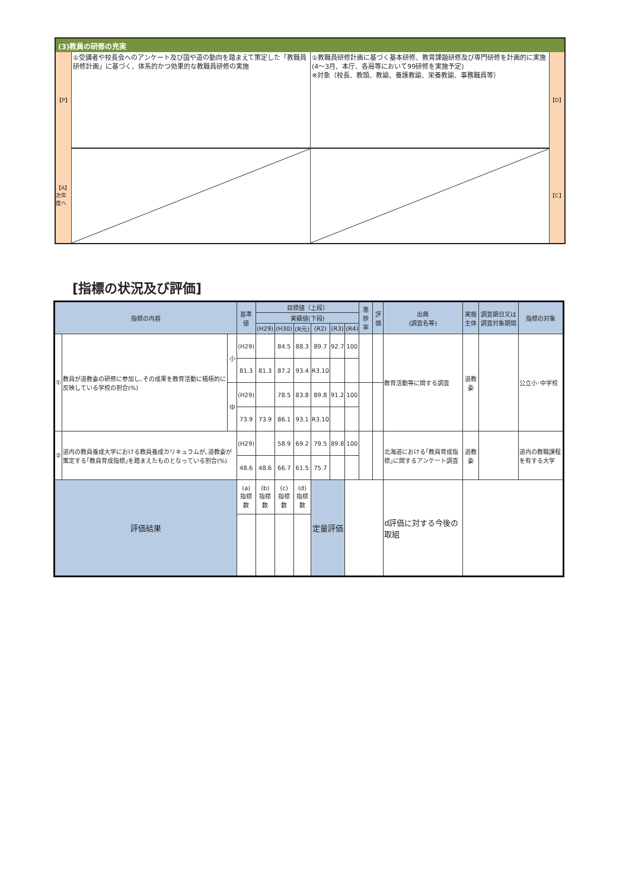(3)教員の研修の充実
【P】
①受講者や校長会へのアンケート及び国や道の動向を踏まえて策定した「教職員研修計画」に基づく、体系的かつ効果的な教職員研修の実施
①教職員研修計画に基づく基本研修、教育課題研修及び専門研修を計画的に実施(4～3月、本庁、各局等において99研修を実施予定)
※対象（校長、教頭、教諭、養護教諭、栄養教諭、事務職員等）
【D】
【A】 次年度へ
【C】
[指標の状況及び評価]
| 指標の内容 | | | 基準値 | 目標値（上段） | | | | | | 進捗率 | 評価 | 出典 (調査名等) | 実施主体 | 調査期日又は調査対象期間 | 指標の対象 |
| --- | --- | --- | --- | --- | --- | --- | --- | --- | --- | --- | --- | --- | --- | --- | --- |
| | | | | 実績値(下段) | | | | | | | | | | | |
| | | | | (H29) | (H30) | (R元) | (R2) | (R3) | (R4) | | | | | | |
| ① | 教員が道教委の研修に参加し､その成果を教育活動に積極的に反映している学校の割合(%) | 小 | (H29) | | 84.5 | 88.3 | 89.7 | 92.7 | 100 | | | 教育活動等に関する調査 | 道教委 | | 公立小･中学校 |
| | | | 81.3 | 81.3 | 87.2 | 93.4 | R3.10 | | | | | | | | |
| | | 中 | (H29) | | 78.5 | 83.8 | 89.8 | 91.2 | 100 | | | | | | |
| | | | 73.9 | 73.9 | 86.1 | 93.1 | R3.10 | | | | | | | | |
| ② | 道内の教員養成大学における教員養成カリキュラムが､道教委が策定する｢教員育成指標｣を踏まえたものとなっている割合(%) | | (H29) | | 58.9 | 69.2 | 79.5 | 89.8 | 100 | | | 北海道における｢教員育成指標｣に関するアンケート調査 | 道教委 | | 道内の教職課程を有する大学 |
| | | | 48.6 | 48.6 | 66.7 | 61.5 | 75.7 | | | | | | | | |
| 評価結果 | | | (a) 指標数 | (b) 指標数 | (c) 指標数 | (d) 指標数 | 定量評価 | | | | | d評価に対する今後の取組 | | | |